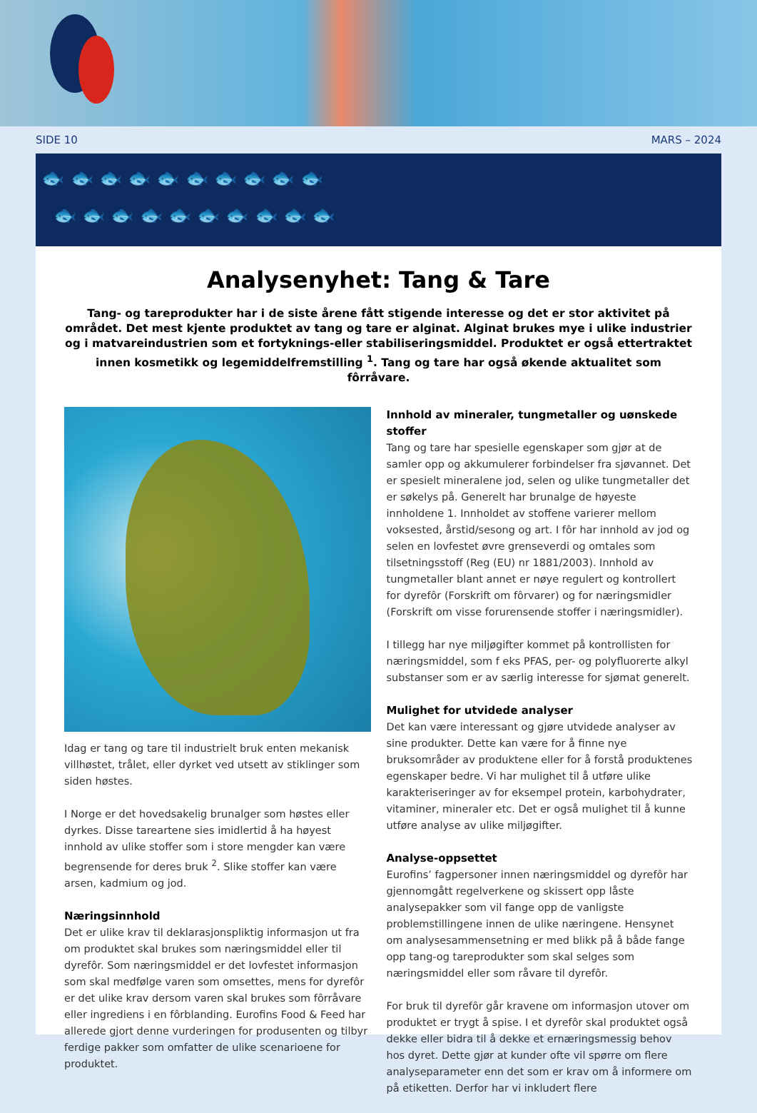SIDE 10 MARS – 2024
🐟 🐟 🐟 🐟 🐟 🐟 🐟 🐟 🐟 🐟
🐟 🐟 🐟 🐟 🐟 🐟 🐟 🐟 🐟 🐟
Analysenyhet: Tang & Tare
Tang- og tareprodukter har i de siste årene fått stigende interesse og det er stor aktivitet på området. Det mest kjente produktet av tang og tare er alginat. Alginat brukes mye i ulike industrier og i matvare­industrien som et fortyknings-eller stabiliseringsmiddel. Produktet er også ettertraktet innen kosmetikk og legemiddelfremstilling <sup>1</sup>. Tang og tare har også økende aktualitet som fôrråvare.
Idag er tang og tare til industrielt bruk enten mekanisk villhøstet, trålet, eller dyrket ved utsett av stiklinger som siden høstes.
I Norge er det hovedsakelig brunalger som høstes eller dyrkes. Disse tareartene sies imidlertid å ha høyest innhold av ulike stoffer som i store mengder kan være begrensende for deres bruk <sup>2</sup>. Slike stoffer kan være arsen, kadmium og jod.
Næringsinnhold
Det er ulike krav til deklarasjonspliktig informasjon ut fra om produktet skal brukes som næringsmiddel eller til dyrefôr. Som næringsmiddel er det lovfestet informasjon som skal medfølge varen som omsettes, mens for dyrefôr er det ulike krav dersom varen skal brukes som fôrråvare eller ingrediens i en fôrblanding. Eurofins Food & Feed har allerede gjort denne vurderingen for produsenten og tilbyr ferdige pakker som omfatter de ulike scenarioene for produktet.
Innhold av mineraler, tungmetaller og uønskede stoffer
Tang og tare har spesielle egenskaper som gjør at de samler opp og akkumulerer forbindelser fra sjøvannet. Det er spesielt mineral­ene jod, selen og ulike tungmetaller det er søkelys på. Generelt har brunalge de høyeste innholdene 1. Innholdet av stoffene varierer mellom voksested, årstid/sesong og art. I fôr har innhold av jod og selen en lovfestet øvre grenseverdi og omtales som tilsetnings­stoff (Reg (EU) nr 1881/2003). Innhold av tungmetaller blant annet er nøye regulert og kontrollert for dyrefôr (Forskrift om fôrvarer) og for næringsmidler (Forskrift om visse forurensende stoffer i næringsmidler).
I tillegg har nye miljøgifter kommet på kontrollisten for nærings­middel, som f eks PFAS, per- og polyfluorerte alkyl substanser som er av særlig interesse for sjømat generelt.
Mulighet for utvidede analyser
Det kan være interessant og gjøre utvidede analyser av sine pro­dukter. Dette kan være for å finne nye bruksområder av produktene eller for å forstå produktenes egenskaper bedre. Vi har mulighet til å utføre ulike karakteriseringer av for eksempel protein, karbohy­drater, vitaminer, mineraler etc. Det er også mulighet til å kunne utføre analyse av ulike miljøgifter.
Analyse-oppsettet
Eurofins’ fagpersoner innen næringsmiddel og dyrefôr har gjennomgått regelverkene og skissert opp låste analysepakker som vil fange opp de vanligste problemstillingene innen de ulike næringene. Hensynet om analysesammensetning er med blikk på å både fange opp tang-og tareprodukter som skal selges som næringsmiddel eller som råvare til dyrefôr.
For bruk til dyrefôr går kravene om informasjon utover om pro­duktet er trygt å spise. I et dyrefôr skal produktet også dekke eller bidra til å dekke et ernæringsmessig behov hos dyret. Dette gjør at kunder ofte vil spørre om flere analyseparameter enn det som er krav om å informere om på etiketten. Derfor har vi inkludert flere